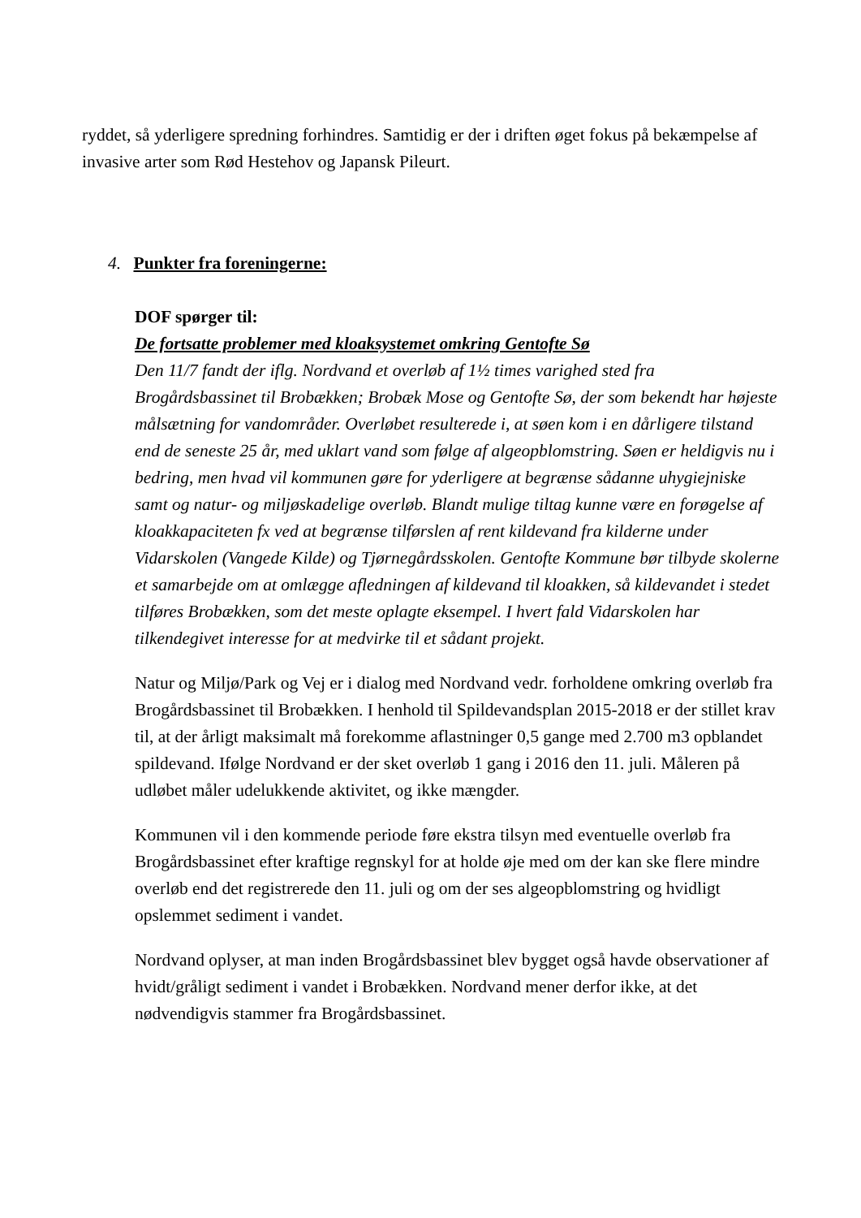ryddet, så yderligere spredning forhindres. Samtidig er der i driften øget fokus på bekæmpelse af invasive arter som Rød Hestehov og Japansk Pileurt.
4. Punkter fra foreningerne:
DOF spørger til:
De fortsatte problemer med kloaksystemet omkring Gentofte Sø
Den 11/7 fandt der iflg. Nordvand et overløb af 1½ times varighed sted fra Brogårdsbassinet til Brobækken; Brobæk Mose og Gentofte Sø, der som bekendt har højeste målsætning for vandområder. Overløbet resulterede i, at søen kom i en dårligere tilstand end de seneste 25 år, med uklart vand som følge af algeopblomstring. Søen er heldigvis nu i bedring, men hvad vil kommunen gøre for yderligere at begrænse sådanne uhygiejniske samt og natur- og miljøskadelige overløb. Blandt mulige tiltag kunne være en forøgelse af kloakkapaciteten fx ved at begrænse tilførslen af rent kildevand fra kilderne under Vidarskolen (Vangede Kilde) og Tjørnegårdsskolen. Gentofte Kommune bør tilbyde skolerne et samarbejde om at omlægge afledningen af kildevand til kloakken, så kildevandet i stedet tilføres Brobækken, som det meste oplagte eksempel. I hvert fald Vidarskolen har tilkendegivet interesse for at medvirke til et sådant projekt.
Natur og Miljø/Park og Vej er i dialog med Nordvand vedr. forholdene omkring overløb fra Brogårdsbassinet til Brobækken. I henhold til Spildevandsplan 2015-2018 er der stillet krav til, at der årligt maksimalt må forekomme aflastninger 0,5 gange med 2.700 m3 opblandet spildevand. Ifølge Nordvand er der sket overløb 1 gang i 2016 den 11. juli. Måleren på udløbet måler udelukkende aktivitet, og ikke mængder.
Kommunen vil i den kommende periode føre ekstra tilsyn med eventuelle overløb fra Brogårdsbassinet efter kraftige regnskyl for at holde øje med om der kan ske flere mindre overløb end det registrerede den 11. juli og om der ses algeopblomstring og hvidligt opslemmet sediment i vandet.
Nordvand oplyser, at man inden Brogårdsbassinet blev bygget også havde observationer af hvidt/gråligt sediment i vandet i Brobækken. Nordvand mener derfor ikke, at det nødvendigvis stammer fra Brogårdsbassinet.